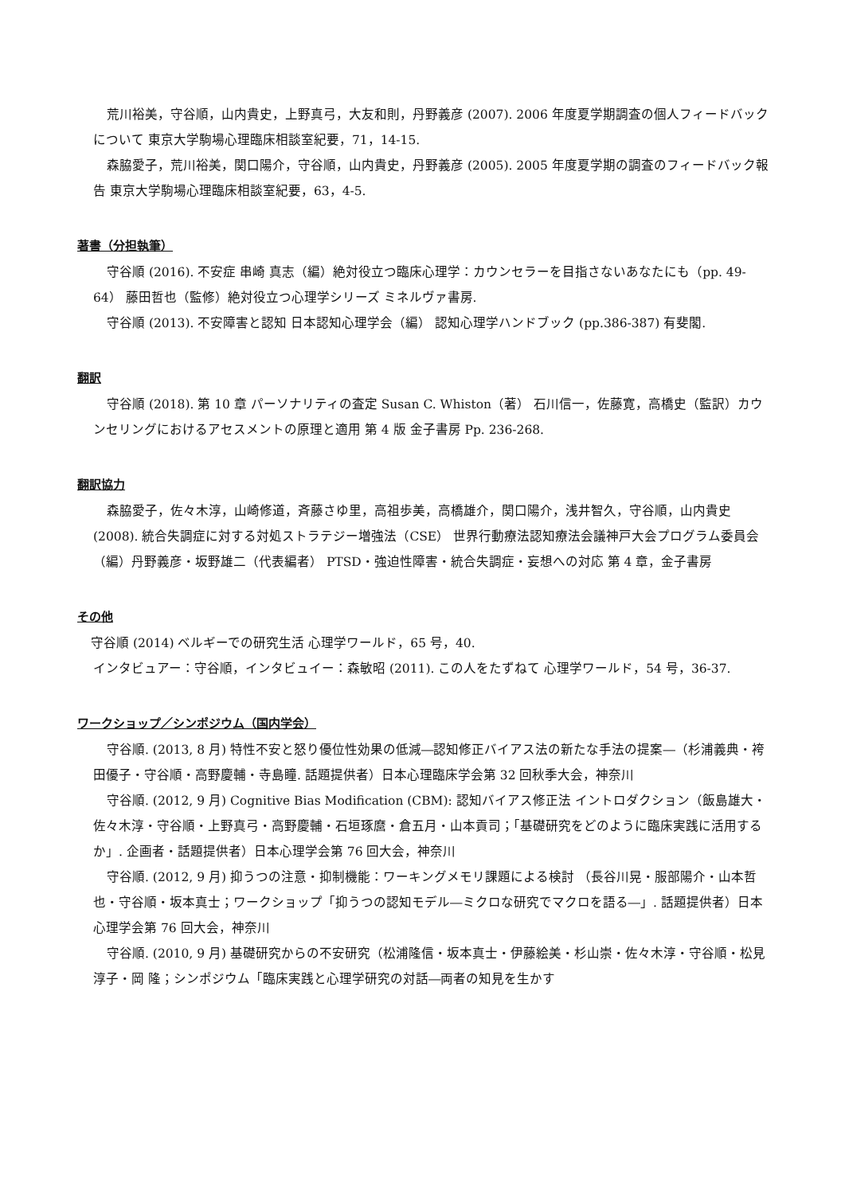荒川裕美，守谷順，山内貴史，上野真弓，大友和則，丹野義彦 (2007). 2006 年度夏学期調査の個人フィードバックについて 東京大学駒場心理臨床相談室紀要，71，14-15.
森脇愛子，荒川裕美，関口陽介，守谷順，山内貴史，丹野義彦 (2005). 2005 年度夏学期の調査のフィードバック報告 東京大学駒場心理臨床相談室紀要，63，4-5.
著書（分担執筆）
守谷順 (2016). 不安症 串崎 真志（編）絶対役立つ臨床心理学：カウンセラーを目指さないあなたにも（pp. 49-64） 藤田哲也（監修）絶対役立つ心理学シリーズ ミネルヴァ書房.
守谷順 (2013). 不安障害と認知 日本認知心理学会（編） 認知心理学ハンドブック (pp.386-387) 有斐閣.
翻訳
守谷順 (2018). 第 10 章 パーソナリティの査定 Susan C. Whiston（著） 石川信一，佐藤寛，高橋史（監訳）カウンセリングにおけるアセスメントの原理と適用 第 4 版 金子書房 Pp. 236-268.
翻訳協力
森脇愛子，佐々木淳，山崎修道，斉藤さゆ里，高祖歩美，高橋雄介，関口陽介，浅井智久，守谷順，山内貴史 (2008). 統合失調症に対する対処ストラテジー増強法（CSE） 世界行動療法認知療法会議神戸大会プログラム委員会（編）丹野義彦・坂野雄二（代表編者） PTSD・強迫性障害・統合失調症・妄想への対応 第 4 章，金子書房
その他
守谷順 (2014) ベルギーでの研究生活 心理学ワールド，65 号，40.
インタビュアー：守谷順，インタビュイー：森敏昭 (2011). この人をたずねて 心理学ワールド，54 号，36-37.
ワークショップ／シンポジウム（国内学会）
守谷順. (2013, 8 月) 特性不安と怒り優位性効果の低減―認知修正バイアス法の新たな手法の提案―（杉浦義典・袴田優子・守谷順・高野慶輔・寺島瞳. 話題提供者）日本心理臨床学会第 32 回秋季大会，神奈川
守谷順. (2012, 9 月) Cognitive Bias Modification (CBM): 認知バイアス修正法 イントロダクション（飯島雄大・佐々木淳・守谷順・上野真弓・高野慶輔・石垣琢麿・倉五月・山本貢司；「基礎研究をどのように臨床実践に活用するか」. 企画者・話題提供者）日本心理学会第 76 回大会，神奈川
守谷順. (2012, 9 月) 抑うつの注意・抑制機能：ワーキングメモリ課題による検討 （長谷川晃・服部陽介・山本哲也・守谷順・坂本真士；ワークショップ「抑うつの認知モデル―ミクロな研究でマクロを語る―」. 話題提供者）日本心理学会第 76 回大会，神奈川
守谷順. (2010, 9 月) 基礎研究からの不安研究（松浦隆信・坂本真士・伊藤絵美・杉山崇・佐々木淳・守谷順・松見淳子・岡 隆；シンポジウム「臨床実践と心理学研究の対話―両者の知見を生かす